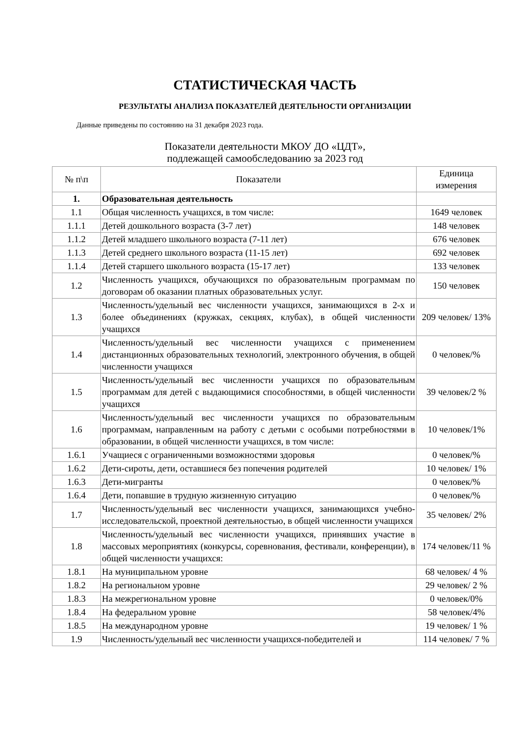СТАТИСТИЧЕСКАЯ ЧАСТЬ
РЕЗУЛЬТАТЫ АНАЛИЗА ПОКАЗАТЕЛЕЙ ДЕЯТЕЛЬНОСТИ ОРГАНИЗАЦИИ
Данные приведены по состоянию на 31 декабря 2023 года.
Показатели деятельности МКОУ ДО «ЦДТ»,
подлежащей самообследованию за 2023 год
| № п\п | Показатели | Единица измерения |
| --- | --- | --- |
| 1. | Образовательная деятельность | |
| 1.1 | Общая численность учащихся, в том числе: | 1649 человек |
| 1.1.1 | Детей дошкольного возраста (3-7 лет) | 148 человек |
| 1.1.2 | Детей младшего школьного возраста (7-11 лет) | 676 человек |
| 1.1.3 | Детей среднего школьного возраста (11-15 лет) | 692 человек |
| 1.1.4 | Детей старшего школьного возраста (15-17 лет) | 133 человек |
| 1.2 | Численность учащихся, обучающихся по образовательным программам по договорам об оказании платных образовательных услуг. | 150 человек |
| 1.3 | Численность/удельный вес численности учащихся, занимающихся в 2-х и более объединениях (кружках, секциях, клубах), в общей численности учащихся | 209 человек/ 13% |
| 1.4 | Численность/удельный вес численности учащихся с применением дистанционных образовательных технологий, электронного обучения, в общей численности учащихся | 0 человек/% |
| 1.5 | Численность/удельный вес численности учащихся по образовательным программам для детей с выдающимися способностями, в общей численности учащихся | 39 человек/2 % |
| 1.6 | Численность/удельный вес численности учащихся по образовательным программам, направленным на работу с детьми с особыми потребностями в образовании, в общей численности учащихся, в том числе: | 10 человек/1% |
| 1.6.1 | Учащиеся с ограниченными возможностями здоровья | 0 человек/% |
| 1.6.2 | Дети-сироты, дети, оставшиеся без попечения родителей | 10 человек/ 1% |
| 1.6.3 | Дети-мигранты | 0 человек/% |
| 1.6.4 | Дети, попавшие в трудную жизненную ситуацию | 0 человек/% |
| 1.7 | Численность/удельный вес численности учащихся, занимающихся учебно-исследовательской, проектной деятельностью, в общей численности учащихся | 35 человек/ 2% |
| 1.8 | Численность/удельный вес численности учащихся, принявших участие в массовых мероприятиях (конкурсы, соревнования, фестивали, конференции), в общей численности учащихся: | 174 человек/11 % |
| 1.8.1 | На муниципальном уровне | 68 человек/ 4 % |
| 1.8.2 | На региональном уровне | 29 человек/ 2 % |
| 1.8.3 | На межрегиональном уровне | 0 человек/0% |
| 1.8.4 | На федеральном уровне | 58 человек/4% |
| 1.8.5 | На международном уровне | 19 человек/ 1 % |
| 1.9 | Численность/удельный вес численности учащихся-победителей и | 114 человек/ 7 % |